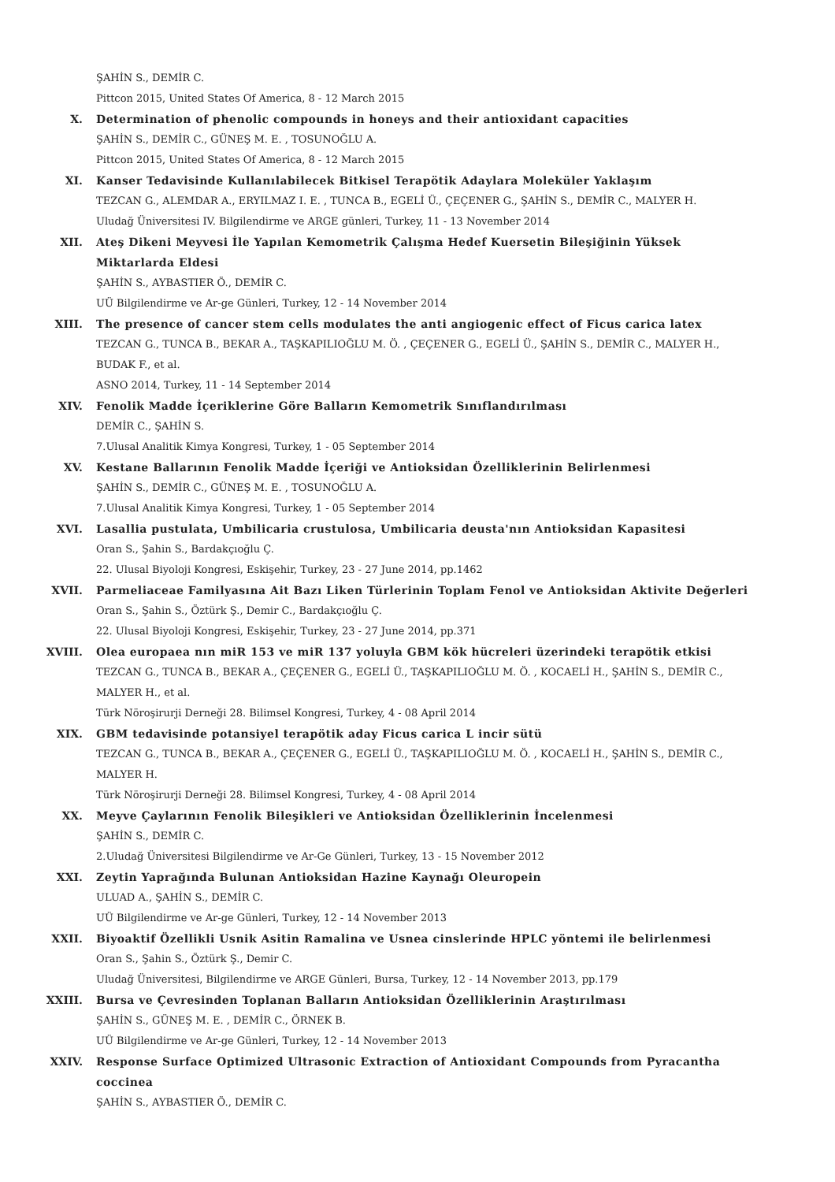ŞAHİN S., DEMİR C.
Pittcon 2015, United States Of America, 8 - 12 March 2015
X. Determination of phenolic compounds in honeys and their antioxidant capacities
ŞAHİN S., DEMİR C., GÜNEŞ M. E. , TOSUNOĞLU A.
Pittcon 2015, United States Of America, 8 - 12 March 2015
XI. Kanser Tedavisinde Kullanılabilecek Bitkisel Terapötik Adaylara Moleküler Yaklaşım
TEZCAN G., ALEMDAR A., ERYILMAZ I. E. , TUNCA B., EGELİ Ü., ÇEÇENER G., ŞAHİN S., DEMİR C., MALYER H.
Uludağ Üniversitesi IV. Bilgilendirme ve ARGE günleri, Turkey, 11 - 13 November 2014
XII. Ateş Dikeni Meyvesi İle Yapılan Kemometrik Çalışma Hedef Kuersetin Bileşiğinin Yüksek Miktarlarda Eldesi
ŞAHİN S., AYBASTIER Ö., DEMİR C.
UÜ Bilgilendirme ve Ar-ge Günleri, Turkey, 12 - 14 November 2014
XIII. The presence of cancer stem cells modulates the anti angiogenic effect of Ficus carica latex
TEZCAN G., TUNCA B., BEKAR A., TAŞKAPILIOĞLU M. Ö. , ÇEÇENER G., EGELİ Ü., ŞAHİN S., DEMİR C., MALYER H., BUDAK F., et al.
ASNO 2014, Turkey, 11 - 14 September 2014
XIV. Fenolik Madde İçeriklerine Göre Balların Kemometrik Sınıflandırılması
DEMİR C., ŞAHİN S.
7.Ulusal Analitik Kimya Kongresi, Turkey, 1 - 05 September 2014
XV. Kestane Ballarının Fenolik Madde İçeriği ve Antioksidan Özelliklerinin Belirlenmesi
ŞAHİN S., DEMİR C., GÜNEŞ M. E. , TOSUNOĞLU A.
7.Ulusal Analitik Kimya Kongresi, Turkey, 1 - 05 September 2014
XVI. Lasallia pustulata, Umbilicaria crustulosa, Umbilicaria deusta'nın Antioksidan Kapasitesi
Oran S., Şahin S., Bardakçıoğlu Ç.
22. Ulusal Biyoloji Kongresi, Eskişehir, Turkey, 23 - 27 June 2014, pp.1462
XVII. Parmeliaceae Familyasına Ait Bazı Liken Türlerinin Toplam Fenol ve Antioksidan Aktivite Değerleri
Oran S., Şahin S., Öztürk Ş., Demir C., Bardakçıoğlu Ç.
22. Ulusal Biyoloji Kongresi, Eskişehir, Turkey, 23 - 27 June 2014, pp.371
XVIII. Olea europaea nın miR 153 ve miR 137 yoluyla GBM kök hücreleri üzerindeki terapötik etkisi
TEZCAN G., TUNCA B., BEKAR A., ÇEÇENER G., EGELİ Ü., TAŞKAPILIOĞLU M. Ö. , KOCAELİ H., ŞAHİN S., DEMİR C., MALYER H., et al.
Türk Nöroşirurji Derneği 28. Bilimsel Kongresi, Turkey, 4 - 08 April 2014
XIX. GBM tedavisinde potansiyel terapötik aday Ficus carica L incir sütü
TEZCAN G., TUNCA B., BEKAR A., ÇEÇENER G., EGELİ Ü., TAŞKAPILIOĞLU M. Ö. , KOCAELİ H., ŞAHİN S., DEMİR C., MALYER H.
Türk Nöroşirurji Derneği 28. Bilimsel Kongresi, Turkey, 4 - 08 April 2014
XX. Meyve Çaylarının Fenolik Bileşikleri ve Antioksidan Özelliklerinin İncelenmesi
ŞAHİN S., DEMİR C.
2.Uludağ Üniversitesi Bilgilendirme ve Ar-Ge Günleri, Turkey, 13 - 15 November 2012
XXI. Zeytin Yaprağında Bulunan Antioksidan Hazine Kaynağı Oleuropein
ULUAD A., ŞAHİN S., DEMİR C.
UÜ Bilgilendirme ve Ar-ge Günleri, Turkey, 12 - 14 November 2013
XXII. Biyoaktif Özellikli Usnik Asitin Ramalina ve Usnea cinslerinde HPLC yöntemi ile belirlenmesi
Oran S., Şahin S., Öztürk Ş., Demir C.
Uludağ Üniversitesi, Bilgilendirme ve ARGE Günleri, Bursa, Turkey, 12 - 14 November 2013, pp.179
XXIII. Bursa ve Çevresinden Toplanan Balların Antioksidan Özelliklerinin Araştırılması
ŞAHİN S., GÜNEŞ M. E. , DEMİR C., ÖRNEK B.
UÜ Bilgilendirme ve Ar-ge Günleri, Turkey, 12 - 14 November 2013
XXIV. Response Surface Optimized Ultrasonic Extraction of Antioxidant Compounds from Pyracantha coccinea
ŞAHİN S., AYBASTIER Ö., DEMİR C.